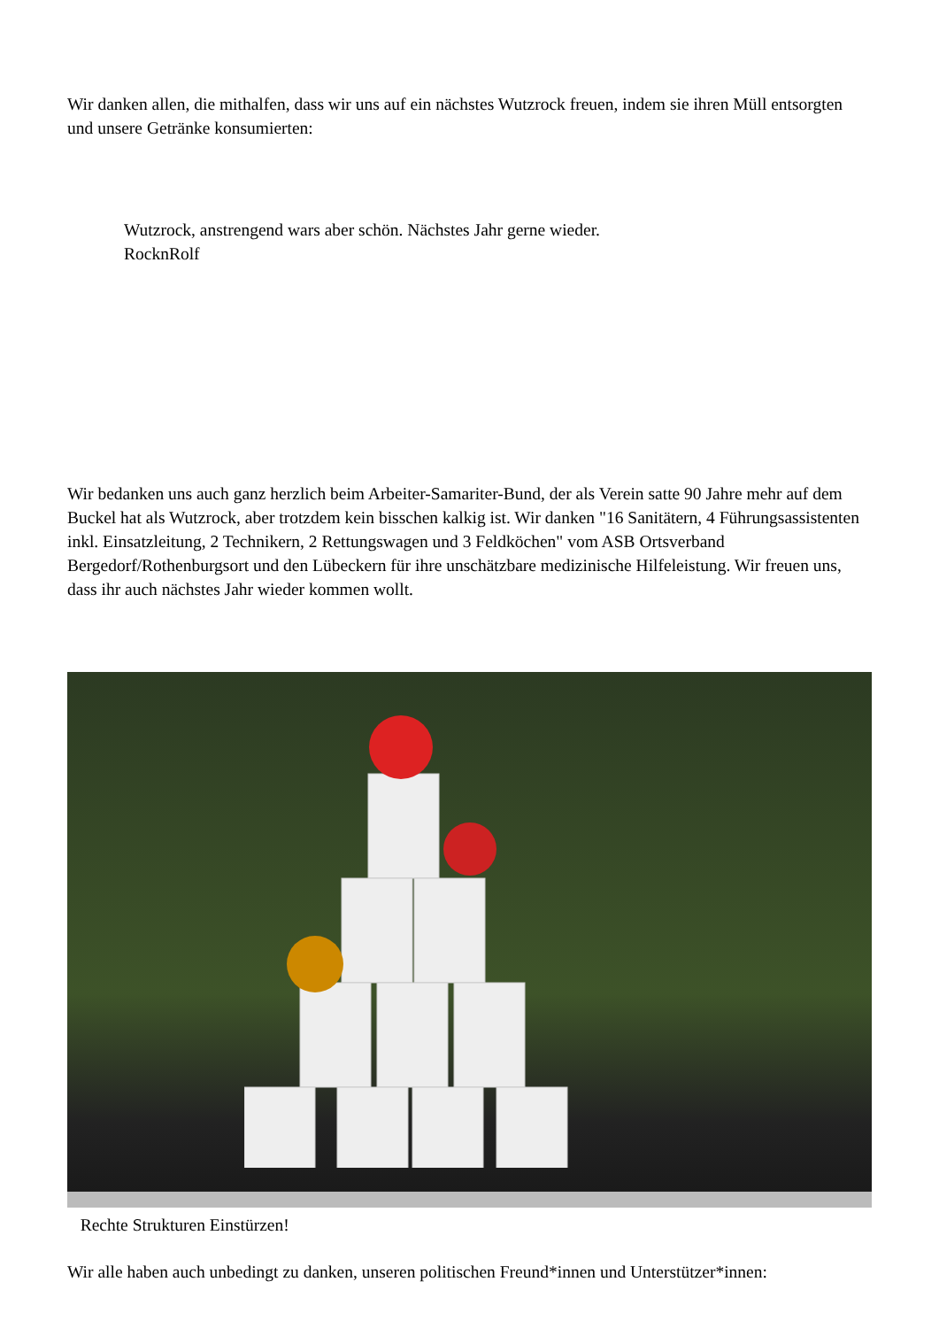Wir danken allen, die mithalfen, dass wir uns auf ein nächstes Wutzrock freuen, indem sie ihren Müll entsorgten und unsere Getränke konsumierten:
Wutzrock, anstrengend wars aber schön. Nächstes Jahr gerne wieder.
RocknRolf
Wir bedanken uns auch ganz herzlich beim Arbeiter-Samariter-Bund, der als Verein satte 90 Jahre mehr auf dem Buckel hat als Wutzrock, aber trotzdem kein bisschen kalkig ist. Wir danken "16 Sanitätern, 4 Führungsassistenten inkl. Einsatzleitung, 2 Technikern, 2 Rettungswagen und 3 Feldköchen" vom ASB Ortsverband Bergedorf/Rothenburgsort und den Lübeckern für ihre unschätzbare medizinische Hilfeleistung. Wir freuen uns, dass ihr auch nächstes Jahr wieder kommen wollt.
Rechte Strukturen Einstürzen!
Wir alle haben auch unbedingt zu danken, unseren politischen Freund*innen und Unterstützer*innen: